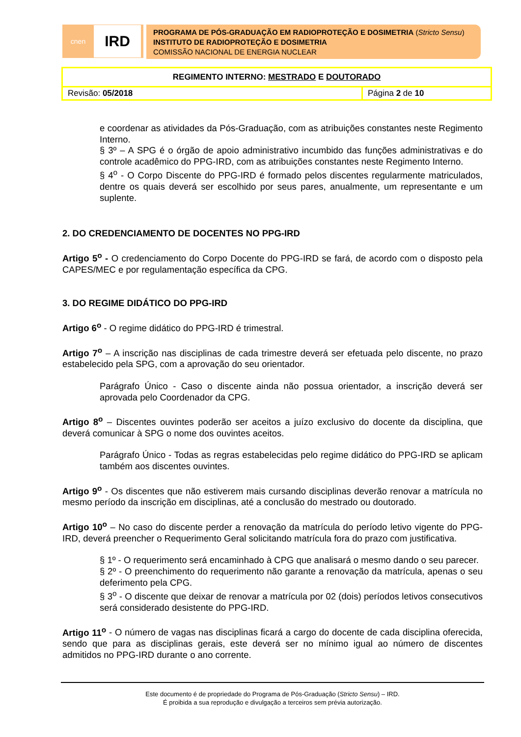cnen
IRD
PROGRAMA DE PÓS-GRADUAÇÃO EM RADIOPROTEÇÃO E DOSIMETRIA (Stricto Sensu)
INSTITUTO DE RADIOPROTEÇÃO E DOSIMETRIA
COMISSÃO NACIONAL DE ENERGIA NUCLEAR
| REGIMENTO INTERNO: MESTRADO E DOUTORADO | |
| Revisão: 05/2018 | Página 2 de 10 |
e coordenar as atividades da Pós-Graduação, com as atribuições constantes neste Regimento Interno.
§ 3º – A SPG é o órgão de apoio administrativo incumbido das funções administrativas e do controle acadêmico do PPG-IRD, com as atribuições constantes neste Regimento Interno.
§ 4<sup>o</sup> - O Corpo Discente do PPG-IRD é formado pelos discentes regularmente matriculados, dentre os quais deverá ser escolhido por seus pares, anualmente, um representante e um suplente.
2. DO CREDENCIAMENTO DE DOCENTES NO PPG-IRD
Artigo 5<sup>o</sup> - O credenciamento do Corpo Docente do PPG-IRD se fará, de acordo com o disposto pela CAPES/MEC e por regulamentação específica da CPG.
3. DO REGIME DIDÁTICO DO PPG-IRD
Artigo 6<sup>o</sup> - O regime didático do PPG-IRD é trimestral.
Artigo 7<sup>o</sup> – A inscrição nas disciplinas de cada trimestre deverá ser efetuada pelo discente, no prazo estabelecido pela SPG, com a aprovação do seu orientador.
Parágrafo Único - Caso o discente ainda não possua orientador, a inscrição deverá ser aprovada pelo Coordenador da CPG.
Artigo 8<sup>o</sup> – Discentes ouvintes poderão ser aceitos a juízo exclusivo do docente da disciplina, que deverá comunicar à SPG o nome dos ouvintes aceitos.
Parágrafo Único - Todas as regras estabelecidas pelo regime didático do PPG-IRD se aplicam também aos discentes ouvintes.
Artigo 9<sup>o</sup> - Os discentes que não estiverem mais cursando disciplinas deverão renovar a matrícula no mesmo período da inscrição em disciplinas, até a conclusão do mestrado ou doutorado.
Artigo 10<sup>o</sup> – No caso do discente perder a renovação da matrícula do período letivo vigente do PPG-IRD, deverá preencher o Requerimento Geral solicitando matrícula fora do prazo com justificativa.
§ 1º - O requerimento será encaminhado à CPG que analisará o mesmo dando o seu parecer.
§ 2º - O preenchimento do requerimento não garante a renovação da matrícula, apenas o seu deferimento pela CPG.
§ 3<sup>o</sup> - O discente que deixar de renovar a matrícula por 02 (dois) períodos letivos consecutivos será considerado desistente do PPG-IRD.
Artigo 11<sup>o</sup> - O número de vagas nas disciplinas ficará a cargo do docente de cada disciplina oferecida, sendo que para as disciplinas gerais, este deverá ser no mínimo igual ao número de discentes admitidos no PPG-IRD durante o ano corrente.
Este documento é de propriedade do Programa de Pós-Graduação (Stricto Sensu) – IRD.
É proibida a sua reprodução e divulgação a terceiros sem prévia autorização.